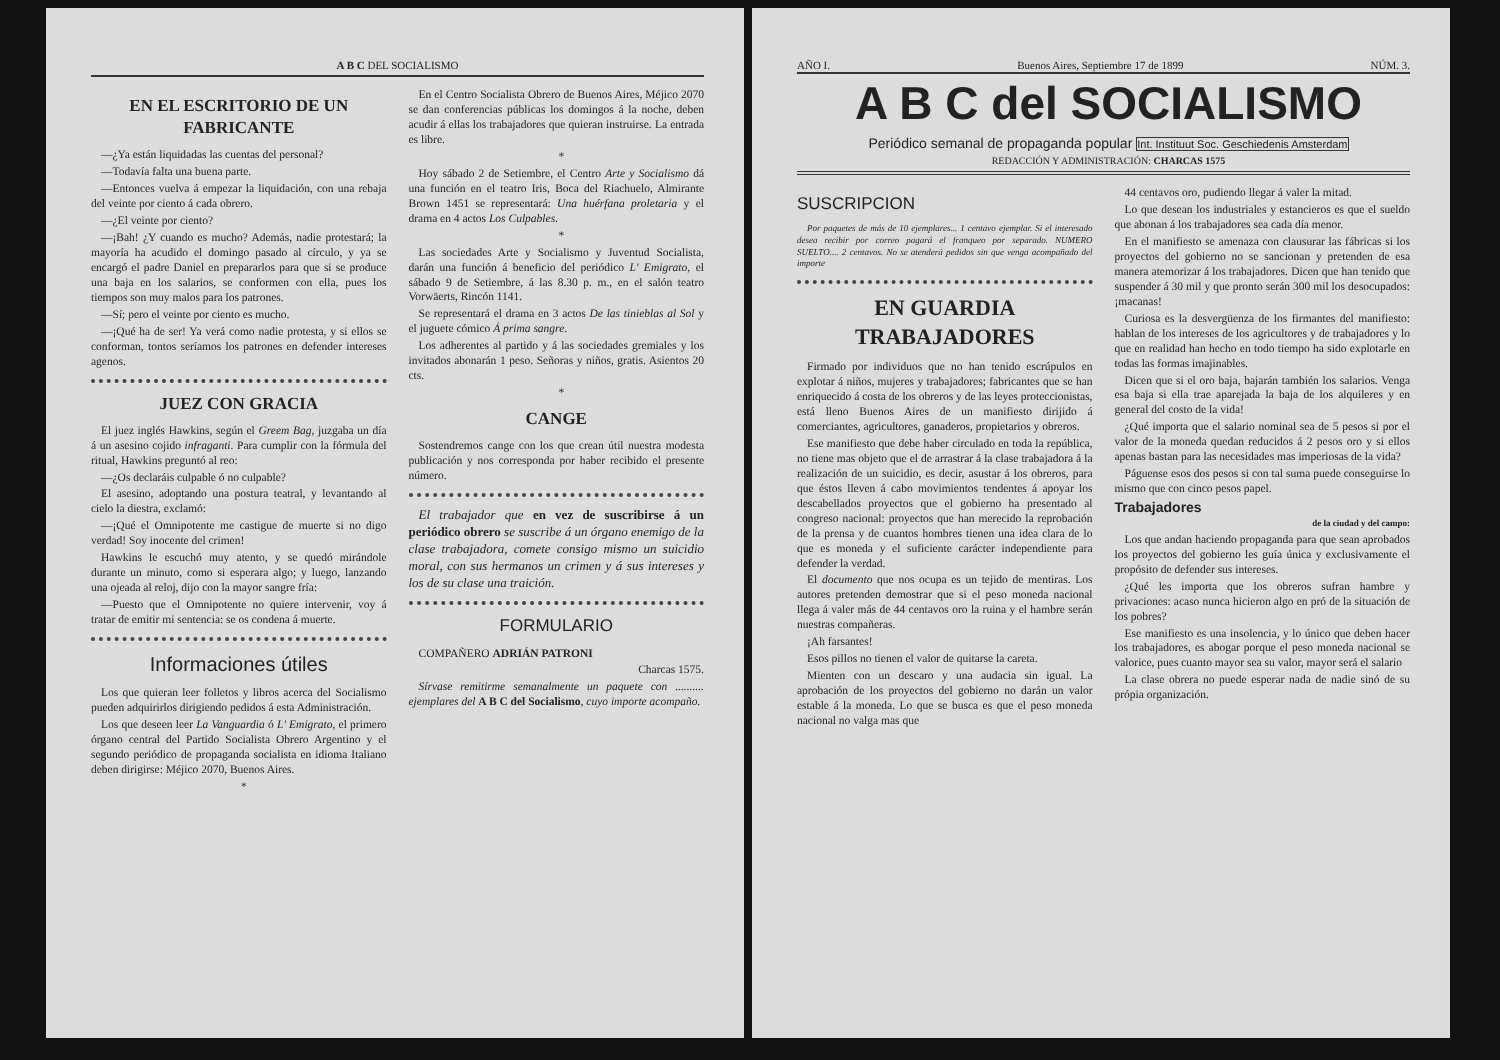A B C DEL SOCIALISMO
EN EL ESCRITORIO DE UN FABRICANTE
—¿Ya están liquidadas las cuentas del personal?
—Todavía falta una buena parte.
—Entonces vuelva á empezar la liquidación, con una rebaja del veinte por ciento á cada obrero.
—¿El veinte por ciento?
—¡Bah! ¿Y cuando es mucho? Además, nadie protestará; la mayoría ha acudido el domingo pasado al círculo, y ya se encargó el padre Daniel en prepararlos para que si se produce una baja en los salarios, se conformen con ella, pues los tiempos son muy malos para los patrones.
—Sí; pero el veinte por ciento es mucho.
—¡Qué ha de ser! Ya verá como nadie protesta, y si ellos se conforman, tontos seríamos los patrones en defender intereses agenos.
JUEZ CON GRACIA
El juez inglés Hawkins, según el Greem Bag, juzgaba un día á un asesino cojido infraganti. Para cumplir con la fórmula del ritual, Hawkins preguntó al reo:
—¿Os declaráis culpable ó no culpable?
El asesino, adoptando una postura teatral, y levantando al cielo la diestra, exclamó:
—¡Qué el Omnipotente me castigue de muerte si no digo verdad! Soy inocente del crimen!
Hawkins le escuchó muy atento, y se quedó mirándole durante un minuto, como si esperara algo; y luego, lanzando una ojeada al reloj, dijo con la mayor sangre fría:
—Puesto que el Omnipotente no quiere intervenir, voy á tratar de emitir mi sentencia: se os condena á muerte.
Informaciones útiles
Los que quieran leer folletos y libros acerca del Socialismo pueden adquirirlos dirigiendo pedidos á esta Administración.
Los que deseen leer La Vanguardia ó L' Emigrato, el primero órgano central del Partido Socialista Obrero Argentino y el segundo periódico de propaganda socialista en idioma Italiano deben dirigirse: Méjico 2070, Buenos Aires.
*
En el Centro Socialista Obrero de Buenos Aires, Méjico 2070 se dan conferencias públicas los domingos á la noche, deben acudir á ellas los trabajadores que quieran instruirse. La entrada es libre.
*
Hoy sábado 2 de Setiembre, el Centro Arte y Socialismo dá una función en el teatro Iris, Boca del Riachuelo, Almirante Brown 1451 se representará: Una huérfana proletaria y el drama en 4 actos Los Culpables.
*
Las sociedades Arte y Socialismo y Juventud Socialista, darán una función á beneficio del periódico L' Emigrato, el sábado 9 de Setiembre, á las 8.30 p. m., en el salón teatro Vorwäerts, Rincón 1141.
Se representará el drama en 3 actos De las tinieblas al Sol y el juguete cómico Á prima sangre.
Los adherentes al partido y á las sociedades gremiales y los invitados abonarán 1 peso. Señoras y niños, gratis. Asientos 20 cts.
*
CANGE
Sostendremos cange con los que crean útil nuestra modesta publicación y nos corresponda por haber recibido el presente número.
El trabajador que en vez de suscribirse á un periódico obrero se suscribe á un órgano enemigo de la clase trabajadora, comete consigo mismo un suicidio moral, con sus hermanos un crimen y á sus intereses y los de su clase una traición.
FORMULARIO
COMPAÑERO ADRIÁN PATRONI
Charcas 1575.
Sírvase remitirme semanalmente un paquete con .......... ejemplares del A B C del Socialismo, cuyo importe acompaño.
AÑO I. Buenos Aires, Septiembre 17 de 1899 NÚM. 3.
A B C del SOCIALISMO
Periódico semanal de propaganda popular Int. Instituut Soc. Geschiedenis Amsterdam
REDACCIÓN Y ADMINISTRACIÓN: CHARCAS 1575
SUSCRIPCION
Por paquetes de más de 10 ejemplares... 1 centavo ejemplar. Si el interesado desea recibir por correo pagará el franqueo por separado. NUMERO SUELTO.... 2 centavos. No se atenderá pedidos sin que venga acompañado del importe
EN GUARDIA TRABAJADORES
Firmado por individuos que no han tenido escrúpulos en explotar á niños, mujeres y trabajadores; fabricantes que se han enriquecido á costa de los obreros y de las leyes proteccionistas, está lleno Buenos Aires de un manifiesto dirijido á comerciantes, agricultores, ganaderos, propietarios y obreros.
Ese manifiesto que debe haber circulado en toda la república, no tiene mas objeto que el de arrastrar á la clase trabajadora á la realización de un suicidio, es decir, asustar á los obreros, para que éstos lleven á cabo movimientos tendentes á apoyar los descabellados proyectos que el gobierno ha presentado al congreso nacional: proyectos que han merecido la reprobación de la prensa y de cuantos hombres tienen una idea clara de lo que es moneda y el suficiente carácter independiente para defender la verdad.
El documento que nos ocupa es un tejido de mentiras. Los autores pretenden demostrar que si el peso moneda nacional llega á valer más de 44 centavos oro la ruina y el hambre serán nuestras compañeras.
¡Ah farsantes!
Esos pillos no tienen el valor de quitarse la careta.
Mienten con un descaro y una audacia sin igual. La aprobación de los proyectos del gobierno no darán un valor estable á la moneda. Lo que se busca es que el peso moneda nacional no valga mas que
44 centavos oro, pudiendo llegar á valer la mitad.
Lo que desean los industriales y estancieros es que el sueldo que abonan á los trabajadores sea cada día menor.
En el manifiesto se amenaza con clausurar las fábricas si los proyectos del gobierno no se sancionan y pretenden de esa manera atemorizar á los trabajadores. Dicen que han tenido que suspender á 30 mil y que pronto serán 300 mil los desocupados: ¡macanas!
Curiosa es la desvergüenza de los firmantes del manifiesto: hablan de los intereses de los agricultores y de trabajadores y lo que en realidad han hecho en todo tiempo ha sido explotarle en todas las formas imajinables.
Dicen que si el oro baja, bajarán también los salarios. Venga esa baja si ella trae aparejada la baja de los alquileres y en general del costo de la vida!
¿Qué importa que el salario nominal sea de 5 pesos si por el valor de la moneda quedan reducidos á 2 pesos oro y si ellos apenas bastan para las necesidades mas imperiosas de la vida?
Páguense esos dos pesos si con tal suma puede conseguirse lo mismo que con cinco pesos papel.
Trabajadores
de la ciudad y del campo:
Los que andan haciendo propaganda para que sean aprobados los proyectos del gobierno les guía única y exclusivamente el propósito de defender sus intereses.
¿Qué les importa que los obreros sufran hambre y privaciones: acaso nunca hicieron algo en pró de la situación de los pobres?
Ese manifiesto es una insolencia, y lo único que deben hacer los trabajadores, es abogar porque el peso moneda nacional se valorice, pues cuanto mayor sea su valor, mayor será el salario
La clase obrera no puede esperar nada de nadie sinó de su própia organización.